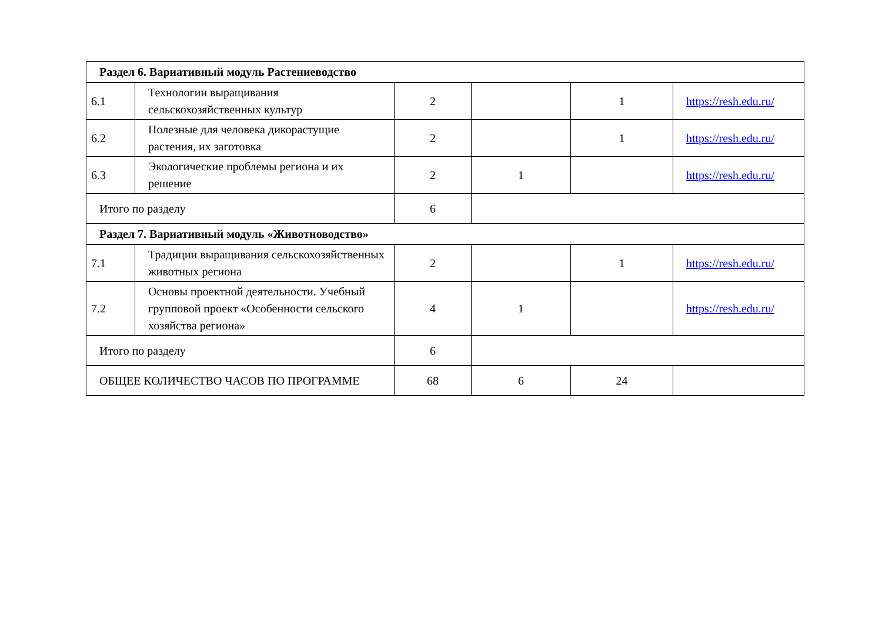| Раздел 6. Вариативный модуль Растениеводство | | | | | |
| 6.1 | Технологии выращивания сельскохозяйственных культур | 2 | | 1 | https://resh.edu.ru/ |
| 6.2 | Полезные для человека дикорастущие растения, их заготовка | 2 | | 1 | https://resh.edu.ru/ |
| 6.3 | Экологические проблемы региона и их решение | 2 | 1 | | https://resh.edu.ru/ |
| Итого по разделу | | 6 | | | |
| Раздел 7. Вариативный модуль «Животноводство» | | | | | |
| 7.1 | Традиции выращивания сельскохозяйственных животных региона | 2 | | 1 | https://resh.edu.ru/ |
| 7.2 | Основы проектной деятельности. Учебный групповой проект «Особенности сельского хозяйства региона» | 4 | 1 | | https://resh.edu.ru/ |
| Итого по разделу | | 6 | | | |
| ОБЩЕЕ КОЛИЧЕСТВО ЧАСОВ ПО ПРОГРАММЕ | | 68 | 6 | 24 | |